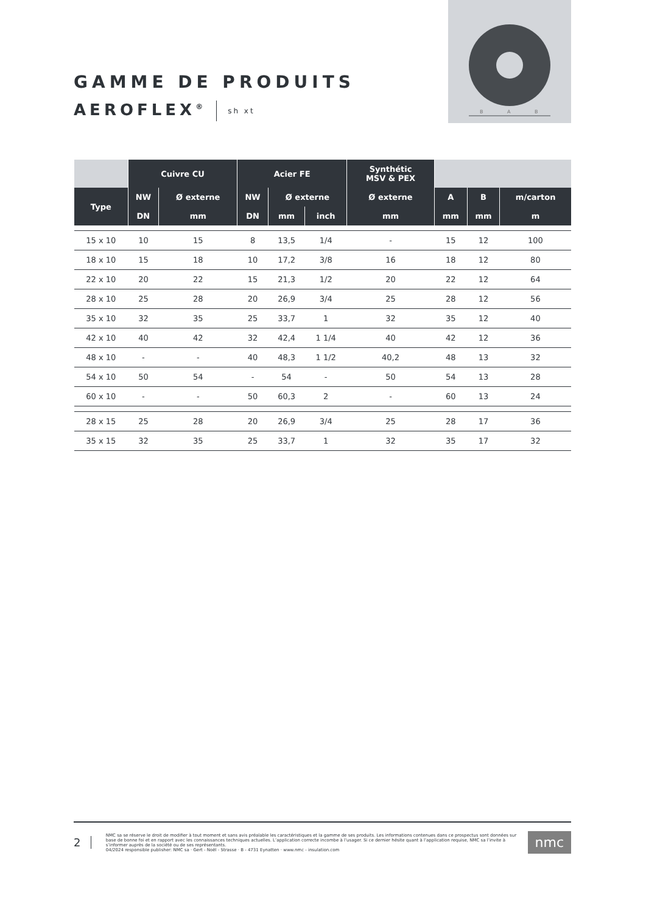B
A
B
GAMME DE PRODUITS
AEROFLEX<sup>®</sup> sh xt
| | Cuivre CU | | Acier FE | | | Synthétic MSV & PEX | | | |
| --- | --- | --- | --- | --- | --- | --- | --- | --- | --- |
| Type | NW | Ø externe | NW | Ø externe | | Ø externe | A | B | m/carton |
| | DN | mm | DN | mm | inch | mm | mm | mm | m |
| 15 x 10 | 10 | 15 | 8 | 13,5 | 1/4 | - | 15 | 12 | 100 |
| 18 x 10 | 15 | 18 | 10 | 17,2 | 3/8 | 16 | 18 | 12 | 80 |
| 22 x 10 | 20 | 22 | 15 | 21,3 | 1/2 | 20 | 22 | 12 | 64 |
| 28 x 10 | 25 | 28 | 20 | 26,9 | 3/4 | 25 | 28 | 12 | 56 |
| 35 x 10 | 32 | 35 | 25 | 33,7 | 1 | 32 | 35 | 12 | 40 |
| 42 x 10 | 40 | 42 | 32 | 42,4 | 1 1/4 | 40 | 42 | 12 | 36 |
| 48 x 10 | - | - | 40 | 48,3 | 1 1/2 | 40,2 | 48 | 13 | 32 |
| 54 x 10 | 50 | 54 | - | 54 | - | 50 | 54 | 13 | 28 |
| 60 x 10 | - | - | 50 | 60,3 | 2 | - | 60 | 13 | 24 |
| 28 x 15 | 25 | 28 | 20 | 26,9 | 3/4 | 25 | 28 | 17 | 36 |
| 35 x 15 | 32 | 35 | 25 | 33,7 | 1 | 32 | 35 | 17 | 32 |
2
NMC sa se réserve le droit de modifier à tout moment et sans avis préalable les caractéristiques et la gamme de ses produits. Les informations contenues dans ce prospectus sont données sur base de bonne foi et en rapport avec les connaissances techniques actuelles. L’application correcte incombe à l’usager. Si ce dernier hésite quant à l’application requise, NMC sa l’invite à s’informer auprès de la société ou de ses représentants.
04/2024 responsible publisher: NMC sa · Gert - Noël - Strasse · B - 4731 Eynatten · www.nmc - insulation.com
nmc